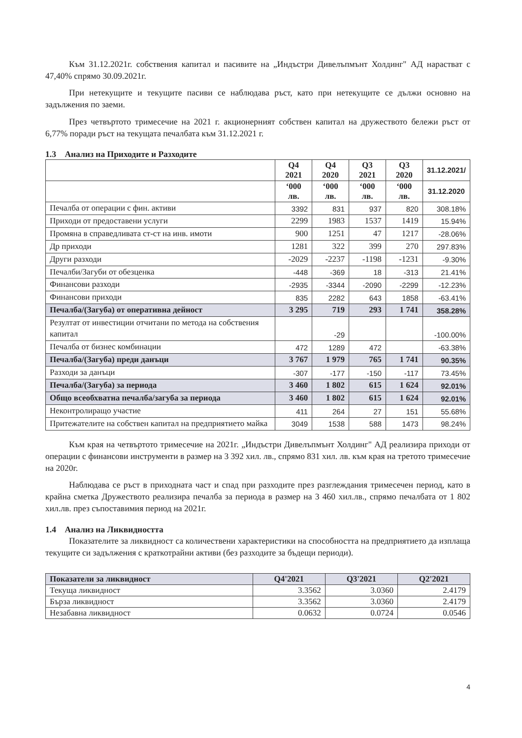Към 31.12.2021г. собствения капитал и пасивите на „Индъстри Дивелъпмънт Холдинг" АД нарастват с 47,40% спрямо 30.09.2021г.
При нетекущите и текущите пасиви се наблюдава ръст, като при нетекущите се дължи основно на задължения по заеми.
През четвъртото тримесечие на 2021 г. акционерният собствен капитал на дружеството бележи ръст от 6,77% поради ръст на текущата печалбата към 31.12.2021 г.
1.3 Анализ на Приходите и Разходите
| | Q4 2021 | Q4 2020 | Q3 2021 | Q3 2020 | 31.12.2021/ |
| --- | --- | --- | --- | --- | --- |
| | ‘000 лв. | ‘000 лв. | ‘000 лв. | ‘000 лв. | 31.12.2020 |
| Печалба от операции с фин. активи | 3392 | 831 | 937 | 820 | 308.18% |
| Приходи от предоставени услуги | 2299 | 1983 | 1537 | 1419 | 15.94% |
| Промяна в справедливата ст-ст на инв. имоти | 900 | 1251 | 47 | 1217 | -28.06% |
| Др приходи | 1281 | 322 | 399 | 270 | 297.83% |
| Други разходи | -2029 | -2237 | -1198 | -1231 | -9.30% |
| Печалби/Загуби от обезценка | -448 | -369 | 18 | -313 | 21.41% |
| Финансови разходи | -2935 | -3344 | -2090 | -2299 | -12.23% |
| Финансови приходи | 835 | 2282 | 643 | 1858 | -63.41% |
| Печалба/(Загуба) от оперативна дейност | 3 295 | 719 | 293 | 1 741 | 358.28% |
| Резултат от инвестиции отчитани по метода на собствения капитал | | -29 | | | -100.00% |
| Печалба от бизнес комбинации | 472 | 1289 | 472 | | -63.38% |
| Печалба/(Загуба) преди данъци | 3 767 | 1 979 | 765 | 1 741 | 90.35% |
| Разходи за данъци | -307 | -177 | -150 | -117 | 73.45% |
| Печалба/(Загуба) за периода | 3 460 | 1 802 | 615 | 1 624 | 92.01% |
| Общо всеобхватна печалба/загуба за периода | 3 460 | 1 802 | 615 | 1 624 | 92.01% |
| Неконтролиращо участие | 411 | 264 | 27 | 151 | 55.68% |
| Притежателите на собствен капитал на предприятието майка | 3049 | 1538 | 588 | 1473 | 98.24% |
Към края на четвъртото тримесечие на 2021г. „Индъстри Дивелъпмънт Холдинг" АД реализира приходи от операции с финансови инструменти в размер на 3 392 хил. лв., спрямо 831 хил. лв. към края на третото тримесечие на 2020г.
Наблюдава се ръст в приходната част и спад при разходите през разглеждания тримесечен период, като в крайна сметка Дружеството реализира печалба за периода в размер на 3 460 хил.лв., спрямо печалбата от 1 802 хил.лв. през съпоставимия период на 2021г.
1.4 Анализ на Ликвидността
Показателите за ликвидност са количествени характеристики на способността на предприятието да изплаща текущите си задължения с краткотрайни активи (без разходите за бъдещи периоди).
| Показатели за ликвидност | Q4'2021 | Q3'2021 | Q2'2021 |
| Текуща ликвидност | 3.3562 | 3.0360 | 2.4179 |
| Бърза ликвидност | 3.3562 | 3.0360 | 2.4179 |
| Незабавна ликвидност | 0.0632 | 0.0724 | 0.0546 |
4